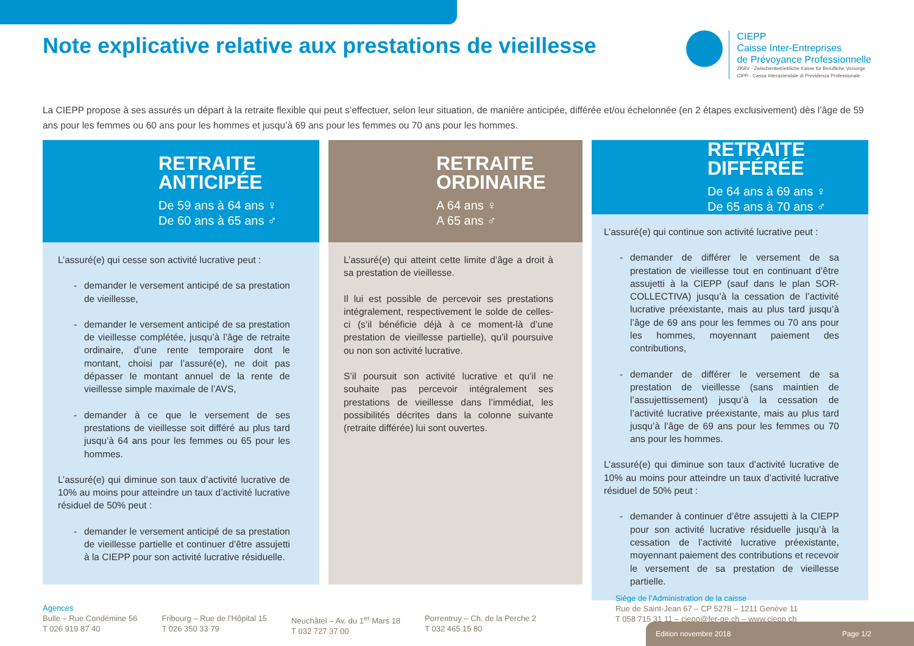Note explicative relative aux prestations de vieillesse
CIEPP
Caisse Inter-Entreprises
de Prévoyance Professionnelle
ZKBV - Zwischenbetriebliche Kasse für Berufliche Vorsorge
CIPP - Cassa Interaziendale di Previdenza Professionale
La CIEPP propose à ses assurés un départ à la retraite flexible qui peut s’effectuer, selon leur situation, de manière anticipée, différée et/ou échelonnée (en 2 étapes exclusivement) dès l’âge de 59 ans pour les femmes ou 60 ans pour les hommes et jusqu’à 69 ans pour les femmes ou 70 ans pour les hommes.
RETRAITE
ANTICIPÉE
De 59 ans à 64 ans ♀
De 60 ans à 65 ans ♂
L’assuré(e) qui cesse son activité lucrative peut :
demander le versement anticipé de sa prestation de vieillesse,
demander le versement anticipé de sa prestation de vieillesse complétée, jusqu’à l’âge de retraite ordinaire, d’une rente temporaire dont le montant, choisi par l’assuré(e), ne doit pas dépasser le montant annuel de la rente de vieillesse simple maximale de l’AVS,
demander à ce que le versement de ses prestations de vieillesse soit différé au plus tard jusqu’à 64 ans pour les femmes ou 65 pour les hommes.
L’assuré(e) qui diminue son taux d’activité lucrative de 10% au moins pour atteindre un taux d’activité lucrative résiduel de 50% peut :
demander le versement anticipé de sa prestation de vieillesse partielle et continuer d’être assujetti à la CIEPP pour son activité lucrative résiduelle.
RETRAITE
ORDINAIRE
A 64 ans ♀
A 65 ans ♂
L’assuré(e) qui atteint cette limite d’âge a droit à sa prestation de vieillesse.
Il lui est possible de percevoir ses prestations intégralement, respectivement le solde de celles-ci (s’il bénéficie déjà à ce moment-là d’une prestation de vieillesse partielle), qu’il poursuive ou non son activité lucrative.
S’il poursuit son activité lucrative et qu’il ne souhaite pas percevoir intégralement ses prestations de vieillesse dans l’immédiat, les possibilités décrites dans la colonne suivante (retraite différée) lui sont ouvertes.
RETRAITE
DIFFÉRÉE
De 64 ans à 69 ans ♀
De 65 ans à 70 ans ♂
L’assuré(e) qui continue son activité lucrative peut :
demander de différer le versement de sa prestation de vieillesse tout en continuant d’être assujetti à la CIEPP (sauf dans le plan SOR-COLLECTIVA) jusqu’à la cessation de l’activité lucrative préexistante, mais au plus tard jusqu’à l’âge de 69 ans pour les femmes ou 70 ans pour les hommes, moyennant paiement des contributions,
demander de différer le versement de sa prestation de vieillesse (sans maintien de l’assujettissement) jusqu’à la cessation de l’activité lucrative préexistante, mais au plus tard jusqu’à l’âge de 69 ans pour les femmes ou 70 ans pour les hommes.
L’assuré(e) qui diminue son taux d’activité lucrative de 10% au moins pour atteindre un taux d’activité lucrative résiduel de 50% peut :
demander à continuer d’être assujetti à la CIEPP pour son activité lucrative résiduelle jusqu’à la cessation de l’activité lucrative préexistante, moyennant paiement des contributions et recevoir le versement de sa prestation de vieillesse partielle.
Agences
Bulle – Rue Condémine 56
T 026 919 87 40
Fribourg – Rue de l’Hôpital 15
T 026 350 33 79
Neuchâtel – Av. du 1<sup>er</sup> Mars 18
T 032 727 37 00
Porrentruy – Ch. de la Perche 2
T 032 465 15 80
Siège de l’Administration de la caisse
Rue de Saint-Jean 67 – CP 5278 – 1211 Genève 11
T 058 715 31 11 – ciepp@fer-ge.ch – www.ciepp.ch
Edition novembre 2018 Page 1/2